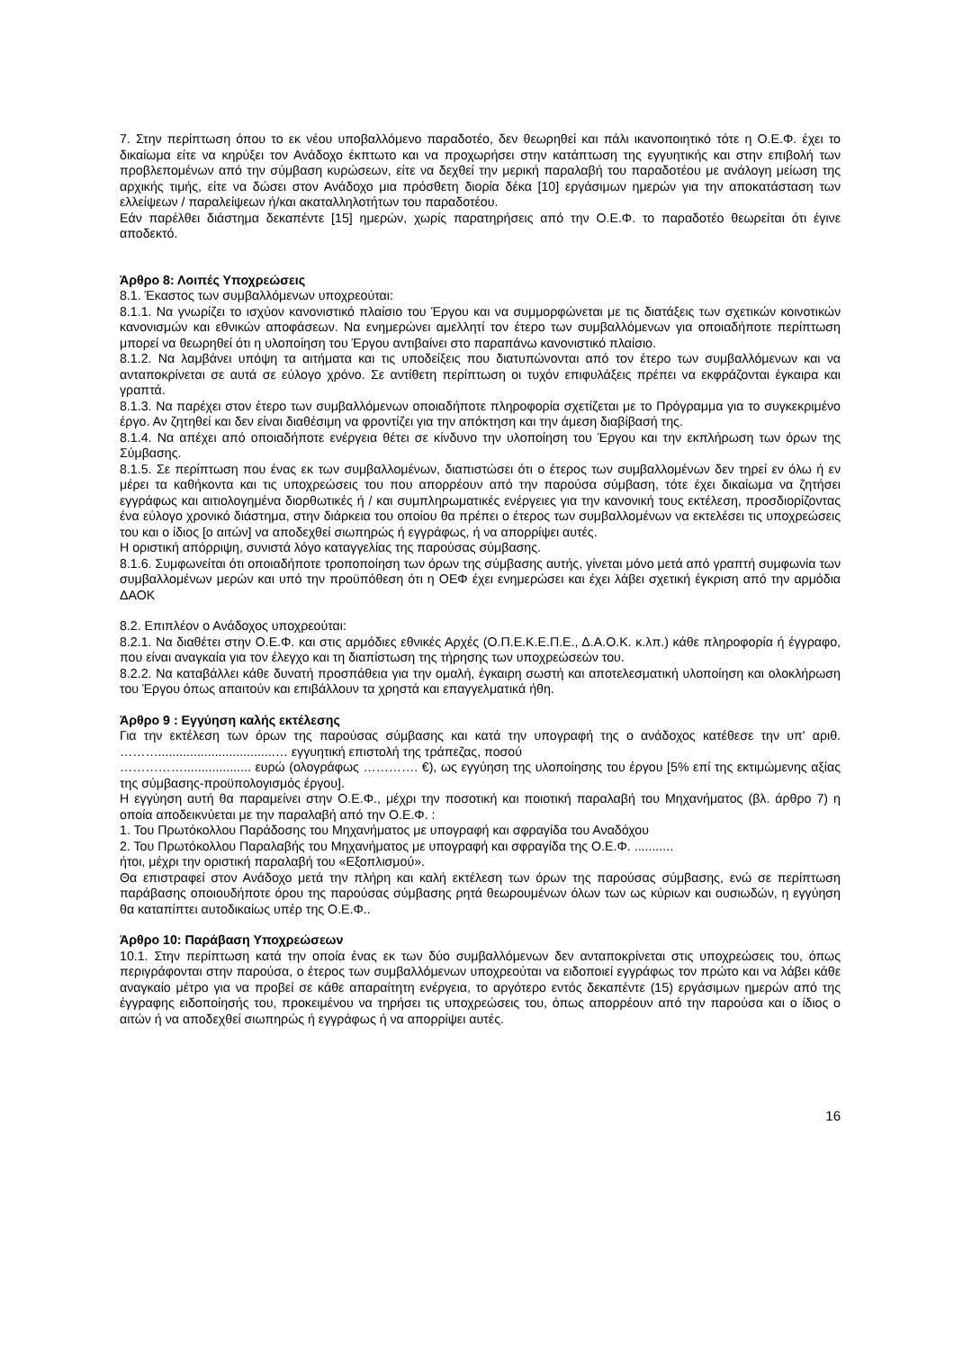7. Στην περίπτωση όπου το εκ νέου υποβαλλόμενο παραδοτέο, δεν θεωρηθεί και πάλι ικανοποιητικό τότε η Ο.Ε.Φ. έχει το δικαίωμα είτε να κηρύξει τον Ανάδοχο έκπτωτο και να προχωρήσει στην κατάπτωση της εγγυητικής και στην επιβολή των προβλεπομένων από την σύμβαση κυρώσεων, είτε να δεχθεί την μερική παραλαβή του παραδοτέου με ανάλογη μείωση της αρχικής τιμής, είτε να δώσει στον Ανάδοχο μια πρόσθετη διορία δέκα [10] εργάσιμων ημερών για την αποκατάσταση των ελλείψεων / παραλείψεων ή/και ακαταλληλοτήτων του παραδοτέου.
Εάν παρέλθει διάστημα δεκαπέντε [15] ημερών, χωρίς παρατηρήσεις από την Ο.Ε.Φ. το παραδοτέο θεωρείται ότι έγινε αποδεκτό.
Άρθρο 8: Λοιπές Υποχρεώσεις
8.1. Έκαστος των συμβαλλόμενων υποχρεούται:
8.1.1. Να γνωρίζει το ισχύον κανονιστικό πλαίσιο του Έργου και να συμμορφώνεται με τις διατάξεις των σχετικών κοινοτικών κανονισμών και εθνικών αποφάσεων. Να ενημερώνει αμελλητί τον έτερο των συμβαλλόμενων για οποιαδήποτε περίπτωση μπορεί να θεωρηθεί ότι η υλοποίηση του Έργου αντιβαίνει στο παραπάνω κανονιστικό πλαίσιο.
8.1.2. Να λαμβάνει υπόψη τα αιτήματα και τις υποδείξεις που διατυπώνονται από τον έτερο των συμβαλλόμενων και να ανταποκρίνεται σε αυτά σε εύλογο χρόνο. Σε αντίθετη περίπτωση οι τυχόν επιφυλάξεις πρέπει να εκφράζονται έγκαιρα και γραπτά.
8.1.3. Να παρέχει στον έτερο των συμβαλλόμενων οποιαδήποτε πληροφορία σχετίζεται με το Πρόγραμμα για το συγκεκριμένο έργο. Αν ζητηθεί και δεν είναι διαθέσιμη να φροντίζει για την απόκτηση και την άμεση διαβίβασή της.
8.1.4. Να απέχει από οποιαδήποτε ενέργεια θέτει σε κίνδυνο την υλοποίηση του Έργου και την εκπλήρωση των όρων της Σύμβασης.
8.1.5. Σε περίπτωση που ένας εκ των συμβαλλομένων, διαπιστώσει ότι ο έτερος των συμβαλλομένων δεν τηρεί εν όλω ή εν μέρει τα καθήκοντα και τις υποχρεώσεις του που απορρέουν από την παρούσα σύμβαση, τότε έχει δικαίωμα να ζητήσει εγγράφως και αιτιολογημένα διορθωτικές ή / και συμπληρωματικές ενέργειες για την κανονική τους εκτέλεση, προσδιορίζοντας ένα εύλογο χρονικό διάστημα, στην διάρκεια του οποίου θα πρέπει ο έτερος των συμβαλλομένων να εκτελέσει τις υποχρεώσεις του και ο ίδιος [ο αιτών] να αποδεχθεί σιωπηρώς ή εγγράφως, ή να απορρίψει αυτές.
Η οριστική απόρριψη, συνιστά λόγο καταγγελίας της παρούσας σύμβασης.
8.1.6. Συμφωνείται ότι οποιαδήποτε τροποποίηση των όρων της σύμβασης αυτής, γίνεται μόνο μετά από γραπτή συμφωνία των συμβαλλομένων μερών και υπό την προϋπόθεση ότι η ΟΕΦ έχει ενημερώσει και έχει λάβει σχετική έγκριση από την αρμόδια ΔΑΟΚ
8.2. Επιπλέον ο Ανάδοχος υποχρεούται:
8.2.1. Να διαθέτει στην Ο.Ε.Φ. και στις αρμόδιες εθνικές Αρχές (Ο.Π.Ε.Κ.Ε.Π.Ε., Δ.Α.Ο.Κ. κ.λπ.) κάθε πληροφορία ή έγγραφο, που είναι αναγκαία για τον έλεγχο και τη διαπίστωση της τήρησης των υποχρεώσεών του.
8.2.2. Να καταβάλλει κάθε δυνατή προσπάθεια για την ομαλή, έγκαιρη σωστή και αποτελεσματική υλοποίηση και ολοκλήρωση του Έργου όπως απαιτούν και επιβάλλουν τα χρηστά και επαγγελματικά ήθη.
Άρθρο 9 : Εγγύηση καλής εκτέλεσης
Για την εκτέλεση των όρων της παρούσας σύμβασης και κατά την υπογραφή της ο ανάδοχος κατέθεσε την υπ' αριθ. ……….................................… εγγυητική επιστολή της τράπεζας, ποσού
……………................... ευρώ (ολογράφως …………. €), ως εγγύηση της υλοποίησης του έργου [5% επί της εκτιμώμενης αξίας της σύμβασης-προϋπολογισμός έργου].
Η εγγύηση αυτή θα παραμείνει στην Ο.Ε.Φ., μέχρι την ποσοτική και ποιοτική παραλαβή του Μηχανήματος (βλ. άρθρο 7) η οποία αποδεικνύεται με την παραλαβή από την Ο.Ε.Φ. :
1. Του Πρωτόκολλου Παράδοσης του Μηχανήματος με υπογραφή και σφραγίδα του Αναδόχου
2. Του Πρωτόκολλου Παραλαβής του Μηχανήματος με υπογραφή και σφραγίδα της Ο.Ε.Φ. ...........
ήτοι, μέχρι την οριστική παραλαβή του «Εξοπλισμού».
Θα επιστραφεί στον Ανάδοχο μετά την πλήρη και καλή εκτέλεση των όρων της παρούσας σύμβασης, ενώ σε περίπτωση παράβασης οποιουδήποτε όρου της παρούσας σύμβασης ρητά θεωρουμένων όλων των ως κύριων και ουσιωδών, η εγγύηση θα καταπίπτει αυτοδικαίως υπέρ της Ο.Ε.Φ..
Άρθρο 10: Παράβαση Υποχρεώσεων
10.1. Στην περίπτωση κατά την οποία ένας εκ των δύο συμβαλλόμενων δεν ανταποκρίνεται στις υποχρεώσεις του, όπως περιγράφονται στην παρούσα, ο έτερος των συμβαλλόμενων υποχρεούται να ειδοποιεί εγγράφως τον πρώτο και να λάβει κάθε αναγκαίο μέτρο για να προβεί σε κάθε απαραίτητη ενέργεια, το αργότερο εντός δεκαπέντε (15) εργάσιμων ημερών από της έγγραφης ειδοποίησής του, προκειμένου να τηρήσει τις υποχρεώσεις του, όπως απορρέουν από την παρούσα και ο ίδιος ο αιτών ή να αποδεχθεί σιωπηρώς ή εγγράφως ή να απορρίψει αυτές.
16